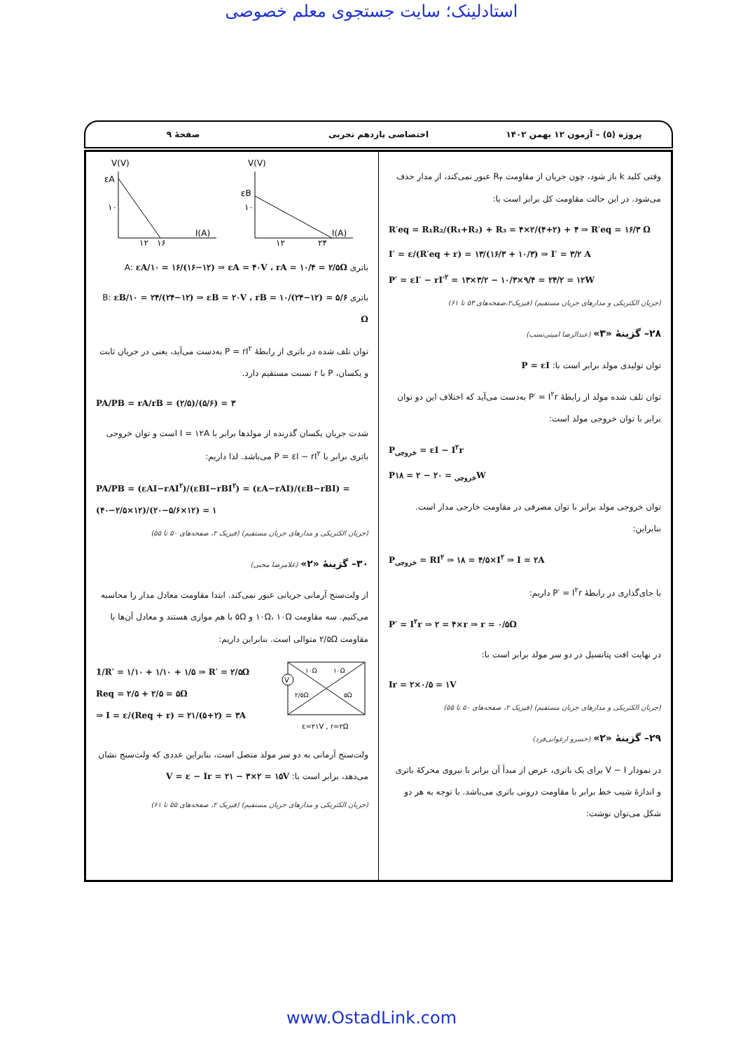استادلینک؛ سایت جستجوی معلم خصوصی
پروژه (۵) – آزمون ۱۲ بهمن ۱۴۰۲ اختصاصی یازدهم تجربی صفحهٔ ۹
وقتی کلید k باز شود، چون جریان از مقاومت R<sub>۴</sub> عبور نمی‌کند، از مدار حذف می‌شود. در این حالت مقاومت کل برابر است با:
R′eq = R₁R₂/(R₁+R₂) + R₃ = ۴×۲/(۴+۲) + ۴ ⇒ R′eq = ۱۶/۳ Ω
I′ = ε/(R′eq + r) = ۱۳/(۱۶/۳ + ۱۰/۳) ⇒ I′ = ۳/۲ A
P′ = εI′ − rI′<sup>۲</sup> = ۱۳×۳/۲ − ۱۰/۳×۹/۴ = ۲۴/۲ = ۱۲W
(جریان الکتریکی و مدارهای جریان مستقیم) (فیزیک۲،صفحه‌های ۵۳ تا ۶۱)
۲۸– گزینهٔ «۳» (عبدالرضا امینی‌نسب)
توان تولیدی مولد برابر است با: P = εI
توان تلف شده مولد از رابطهٔ P′ = I<sup>۲</sup>r به‌دست می‌آید که اختلاف این دو توان برابر با توان خروجی مولد است:
P<sub>خروجی</sub> = εI − I<sup>۲</sup>r
P<sub>خروجی</sub> = ۲۰ − ۲ = ۱۸W
توان خروجی مولد برابر با توان مصرفی در مقاومت خارجی مدار است. بنابراین:
P<sub>خروجی</sub> = RI<sup>۲</sup> ⇒ ۱۸ = ۴/۵×I<sup>۲</sup> ⇒ I = ۲A
با جای‌گذاری در رابطهٔ P′ = I<sup>۲</sup>r داریم:
P′ = I<sup>۲</sup>r ⇒ ۲ = ۴×r ⇒ r = ۰/۵Ω
در نهایت افت پتانسیل در دو سر مولد برابر است با:
Ir = ۲×۰/۵ = ۱V
(جریان الکتریکی و مدارهای جریان مستقیم) (فیزیک ۲، صفحه‌های ۵۰ تا ۵۵)
۲۹– گزینهٔ «۲» (خسرو ارغوانی‌فرد)
در نمودار V − I برای یک باتری، عرض از مبدأ آن برابر با نیروی محرکهٔ باتری و اندازهٔ شیب خط برابر با مقاومت درونی باتری می‌باشد. با توجه به هر دو شکل می‌توان نوشت:
V(V)
εA
I(A)
۱۰
۱۲
۱۶
V(V)
εB
I(A)
۱۰
۱۲
۲۴
باتری A: εA/۱۰ = ۱۶/(۱۶−۱۲) ⇒ εA = ۴۰V ، rA = ۱۰/۴ = ۲/۵Ω
باتری B: εB/۱۰ = ۲۴/(۲۴−۱۲) ⇒ εB = ۲۰V ، rB = ۱۰/(۲۴−۱۲) = ۵/۶ Ω
توان تلف شده در باتری از رابطهٔ P = rI<sup>۲</sup> به‌دست می‌آید، یعنی در جریان ثابت و یکسان، P با r نسبت مستقیم دارد.
PA/PB = rA/rB = (۲/۵)/(۵/۶) = ۳
شدت جریان یکسان گذرنده از مولدها برابر با I = ۱۲A است و توان خروجی باتری برابر با P = εI − rI<sup>۲</sup> می‌باشد. لذا داریم:
PA/PB = (εAI−rAI<sup>۲</sup>)/(εBI−rBI<sup>۲</sup>) = (εA−rAI)/(εB−rBI) = (۴۰−۲/۵×۱۲)/(۲۰−۵/۶×۱۲) = ۱
(جریان الکتریکی و مدارهای جریان مستقیم) (فیزیک ۲، صفحه‌های ۵۰ تا ۵۵)
۳۰– گزینهٔ «۲» (غلامرضا محبی)
از ولت‌سنج آرمانی جریانی عبور نمی‌کند. ابتدا مقاومت معادل مدار را محاسبه می‌کنیم. سه مقاومت ۱۰Ω، ۱۰Ω و ۵Ω با هم موازی هستند و معادل آن‌ها با مقاومت ۲/۵Ω متوالی است. بنابراین داریم:
1/R′ = ۱/۱۰ + ۱/۱۰ + ۱/۵ ⇒ R′ = ۲/۵Ω
Req = ۲/۵ + ۲/۵ = ۵Ω
⇒ I = ε/(Req + r) = ۲۱/(۵+۲) = ۳A
V
۱۰Ω
۱۰Ω
۲/۵Ω
۵Ω
ε=۲۱V , r=۲Ω
ولت‌سنج آرمانی به دو سر مولد متصل است، بنابراین عددی که ولت‌سنج نشان می‌دهد، برابر است با: V = ε − Ir = ۲۱ − ۳×۲ = ۱۵V
(جریان الکتریکی و مدارهای جریان مستقیم) (فیزیک ۲، صفحه‌های ۵۵ تا ۶۱)
www.OstadLink.com